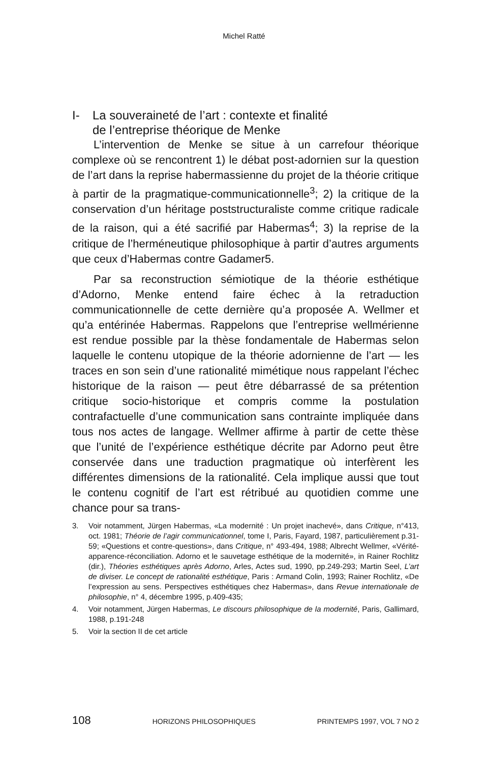Michel Ratté
I- La souveraineté de l’art : contexte et finalité
de l’entreprise théorique de Menke
L’intervention de Menke se situe à un carrefour théorique complexe où se rencontrent 1) le débat post-adornien sur la question de l’art dans la reprise habermassienne du projet de la théorie critique à partir de la pragmatique-communicationnelle<sup>3</sup>; 2) la critique de la conservation d’un héritage poststructuraliste comme critique radicale de la raison, qui a été sacrifié par Habermas<sup>4</sup>; 3) la reprise de la critique de l’herméneutique philosophique à partir d’autres arguments que ceux d’Habermas contre Gadamer5.
Par sa reconstruction sémiotique de la théorie esthétique d’Adorno, Menke entend faire échec à la retraduction communicationnelle de cette dernière qu’a proposée A. Wellmer et qu’a entérinée Habermas. Rappelons que l’entreprise wellmérienne est rendue possible par la thèse fondamentale de Habermas selon laquelle le contenu utopique de la théorie adornienne de l’art — les traces en son sein d’une rationalité mimétique nous rappelant l’échec historique de la raison — peut être débarrassé de sa prétention critique socio-historique et compris comme la postulation contrafactuelle d’une communication sans contrainte impliquée dans tous nos actes de langage. Wellmer affirme à partir de cette thèse que l’unité de l’expérience esthétique décrite par Adorno peut être conservée dans une traduction pragmatique où interfèrent les différentes dimensions de la rationalité. Cela implique aussi que tout le contenu cognitif de l’art est rétribué au quotidien comme une chance pour sa trans-
3. Voir notamment, Jürgen Habermas, «La modernité : Un projet inachevé», dans Critique, n°413, oct. 1981; Théorie de l’agir communicationnel, tome I, Paris, Fayard, 1987, particulièrement p.31-59; «Questions et contre-questions», dans Critique, n° 493-494, 1988; Albrecht Wellmer, «Vérité- apparence-réconciliation. Adorno et le sauvetage esthétique de la modernité», in Rainer Rochlitz (dir.), Théories esthétiques après Adorno, Arles, Actes sud, 1990, pp.249-293; Martin Seel, L’art de diviser. Le concept de rationalité esthétique, Paris : Armand Colin, 1993; Rainer Rochlitz, «De l’expression au sens. Perspectives esthétiques chez Habermas», dans Revue internationale de philosophie, n° 4, décembre 1995, p.409-435;
4. Voir notamment, Jürgen Habermas, Le discours philosophique de la modernité, Paris, Gallimard, 1988, p.191-248
5. Voir la section II de cet article
108 HORIZONS PHILOSOPHIQUES PRINTEMPS 1997, VOL 7 NO 2